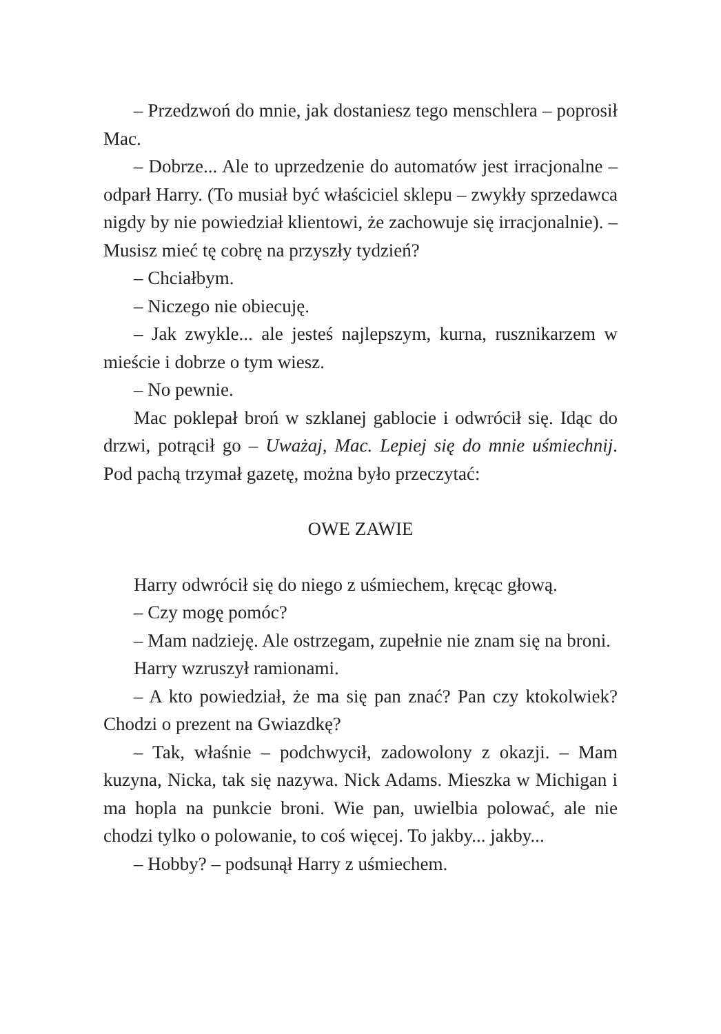– Przedzwoń do mnie, jak dostaniesz tego menschlera – poprosił Mac.
– Dobrze... Ale to uprzedzenie do automatów jest irracjonalne – odparł Harry. (To musiał być właściciel sklepu – zwykły sprzedawca nigdy by nie powiedział klientowi, że zachowuje się irracjonalnie). – Musisz mieć tę cobrę na przyszły tydzień?
– Chciałbym.
– Niczego nie obiecuję.
– Jak zwykle... ale jesteś najlepszym, kurna, rusznikarzem w mieście i dobrze o tym wiesz.
– No pewnie.
Mac poklepał broń w szklanej gablocie i odwrócił się. Idąc do drzwi, potrącił go – Uważaj, Mac. Lepiej się do mnie uśmiechnij. Pod pachą trzymał gazetę, można było przeczytać:
OWE ZAWIE
Harry odwrócił się do niego z uśmiechem, kręcąc głową.
– Czy mogę pomóc?
– Mam nadzieję. Ale ostrzegam, zupełnie nie znam się na broni.
Harry wzruszył ramionami.
– A kto powiedział, że ma się pan znać? Pan czy ktokolwiek? Chodzi o prezent na Gwiazdkę?
– Tak, właśnie – podchwycił, zadowolony z okazji. – Mam kuzyna, Nicka, tak się nazywa. Nick Adams. Mieszka w Michigan i ma hopla na punkcie broni. Wie pan, uwielbia polować, ale nie chodzi tylko o polowanie, to coś więcej. To jakby... jakby...
– Hobby? – podsunął Harry z uśmiechem.